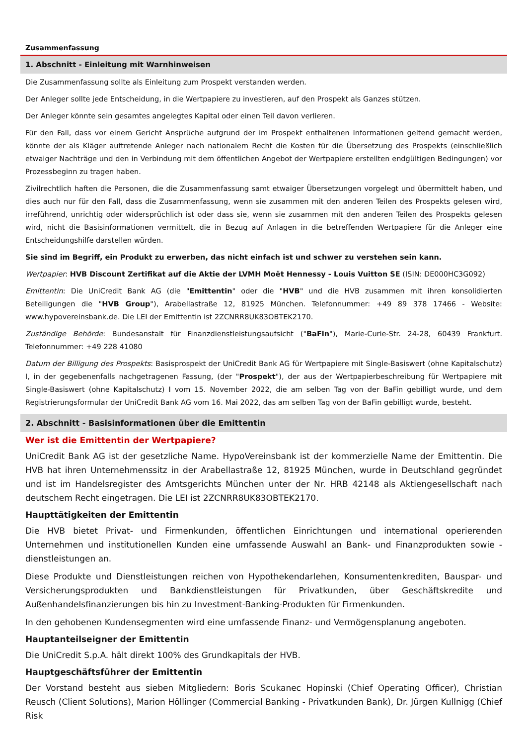Zusammenfassung
1. Abschnitt - Einleitung mit Warnhinweisen
Die Zusammenfassung sollte als Einleitung zum Prospekt verstanden werden.
Der Anleger sollte jede Entscheidung, in die Wertpapiere zu investieren, auf den Prospekt als Ganzes stützen.
Der Anleger könnte sein gesamtes angelegtes Kapital oder einen Teil davon verlieren.
Für den Fall, dass vor einem Gericht Ansprüche aufgrund der im Prospekt enthaltenen Informationen geltend gemacht werden, könnte der als Kläger auftretende Anleger nach nationalem Recht die Kosten für die Übersetzung des Prospekts (einschließlich etwaiger Nachträge und den in Verbindung mit dem öffentlichen Angebot der Wertpapiere erstellten endgültigen Bedingungen) vor Prozessbeginn zu tragen haben.
Zivilrechtlich haften die Personen, die die Zusammenfassung samt etwaiger Übersetzungen vorgelegt und übermittelt haben, und dies auch nur für den Fall, dass die Zusammenfassung, wenn sie zusammen mit den anderen Teilen des Prospekts gelesen wird, irreführend, unrichtig oder widersprüchlich ist oder dass sie, wenn sie zusammen mit den anderen Teilen des Prospekts gelesen wird, nicht die Basisinformationen vermittelt, die in Bezug auf Anlagen in die betreffenden Wertpapiere für die Anleger eine Entscheidungshilfe darstellen würden.
Sie sind im Begriff, ein Produkt zu erwerben, das nicht einfach ist und schwer zu verstehen sein kann.
Wertpapier: HVB Discount Zertifikat auf die Aktie der LVMH Moët Hennessy - Louis Vuitton SE (ISIN: DE000HC3G092)
Emittentin: Die UniCredit Bank AG (die "Emittentin" oder die "HVB" und die HVB zusammen mit ihren konsolidierten Beteiligungen die "HVB Group"), Arabellastraße 12, 81925 München. Telefonnummer: +49 89 378 17466 - Website: www.hypovereinsbank.de. Die LEI der Emittentin ist 2ZCNRR8UK83OBTEK2170.
Zuständige Behörde: Bundesanstalt für Finanzdienstleistungsaufsicht ("BaFin"), Marie-Curie-Str. 24-28, 60439 Frankfurt. Telefonnummer: +49 228 41080
Datum der Billigung des Prospekts: Basisprospekt der UniCredit Bank AG für Wertpapiere mit Single-Basiswert (ohne Kapitalschutz) I, in der gegebenenfalls nachgetragenen Fassung, (der "Prospekt"), der aus der Wertpapierbeschreibung für Wertpapiere mit Single-Basiswert (ohne Kapitalschutz) I vom 15. November 2022, die am selben Tag von der BaFin gebilligt wurde, und dem Registrierungsformular der UniCredit Bank AG vom 16. Mai 2022, das am selben Tag von der BaFin gebilligt wurde, besteht.
2. Abschnitt - Basisinformationen über die Emittentin
Wer ist die Emittentin der Wertpapiere?
UniCredit Bank AG ist der gesetzliche Name. HypoVereinsbank ist der kommerzielle Name der Emittentin. Die HVB hat ihren Unternehmenssitz in der Arabellastraße 12, 81925 München, wurde in Deutschland gegründet und ist im Handelsregister des Amtsgerichts München unter der Nr. HRB 42148 als Aktiengesellschaft nach deutschem Recht eingetragen. Die LEI ist 2ZCNRR8UK83OBTEK2170.
Haupttätigkeiten der Emittentin
Die HVB bietet Privat- und Firmenkunden, öffentlichen Einrichtungen und international operierenden Unternehmen und institutionellen Kunden eine umfassende Auswahl an Bank- und Finanzprodukten sowie -dienstleistungen an.
Diese Produkte und Dienstleistungen reichen von Hypothekendarlehen, Konsumentenkrediten, Bauspar- und Versicherungsprodukten und Bankdienstleistungen für Privatkunden, über Geschäftskredite und Außenhandelsfinanzierungen bis hin zu Investment-Banking-Produkten für Firmenkunden.
In den gehobenen Kundensegmenten wird eine umfassende Finanz- und Vermögensplanung angeboten.
Hauptanteilseigner der Emittentin
Die UniCredit S.p.A. hält direkt 100% des Grundkapitals der HVB.
Hauptgeschäftsführer der Emittentin
Der Vorstand besteht aus sieben Mitgliedern: Boris Scukanec Hopinski (Chief Operating Officer), Christian Reusch (Client Solutions), Marion Höllinger (Commercial Banking - Privatkunden Bank), Dr. Jürgen Kullnigg (Chief Risk